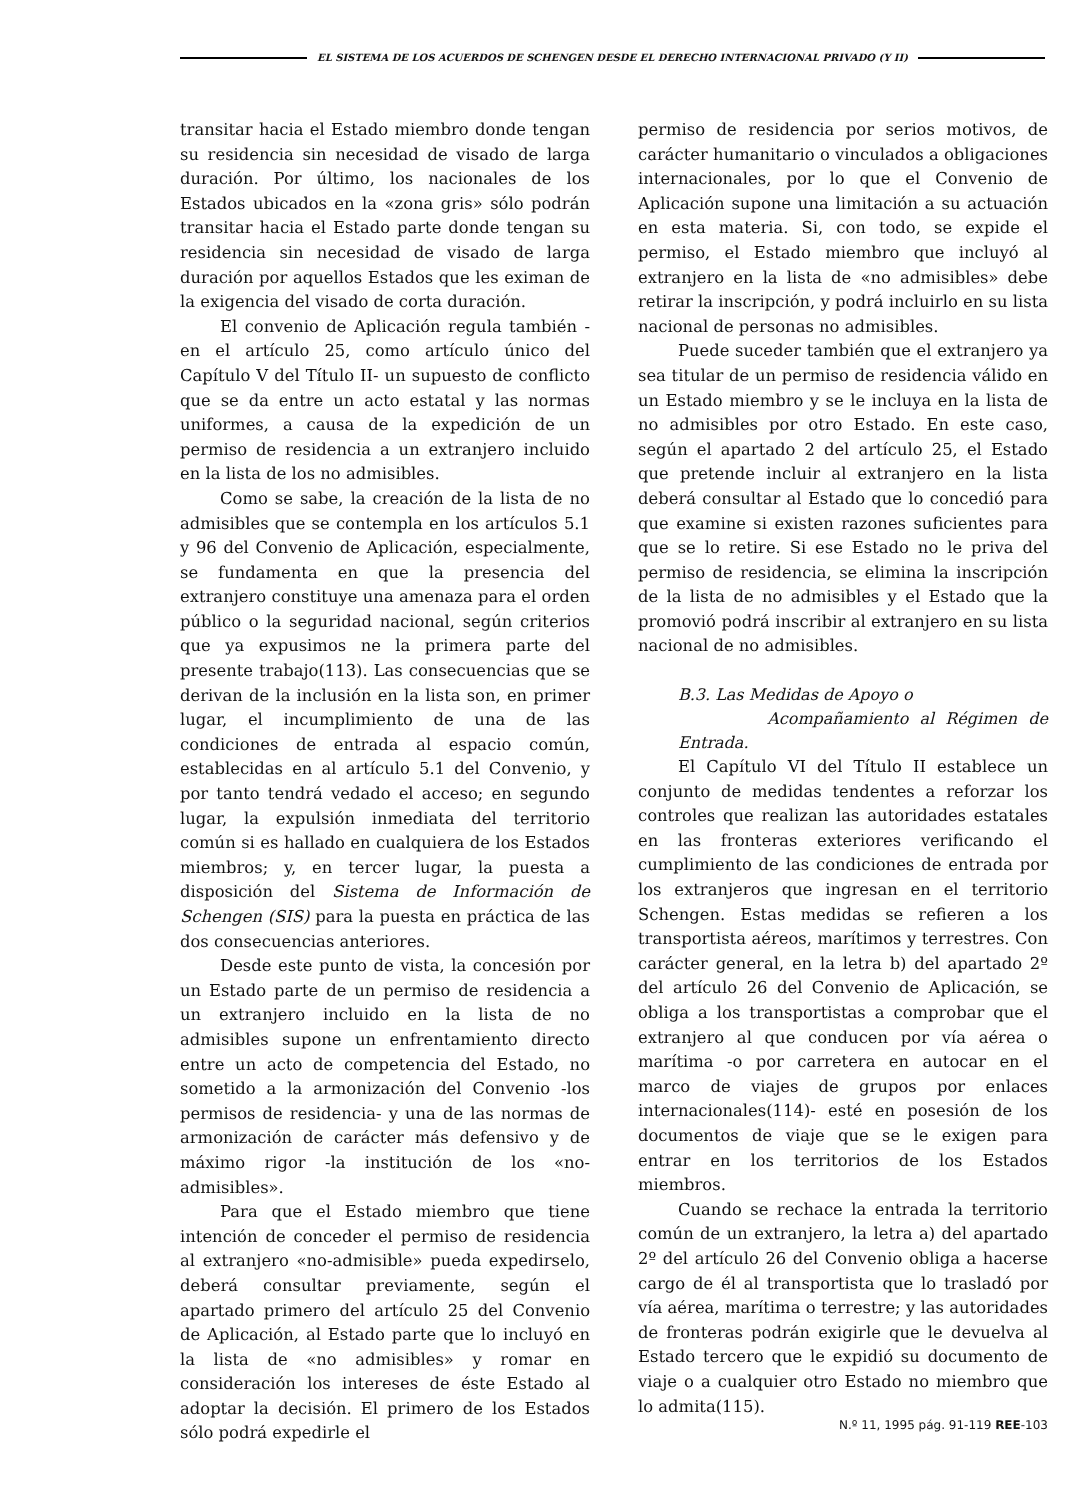EL SISTEMA DE LOS ACUERDOS DE SCHENGEN DESDE EL DERECHO INTERNACIONAL PRIVADO (Y II)
transitar hacia el Estado miembro donde tengan su residencia sin necesidad de visado de larga duración. Por último, los nacionales de los Estados ubicados en la «zona gris» sólo podrán transitar hacia el Estado parte donde tengan su residencia sin necesidad de visado de larga duración por aquellos Estados que les eximan de la exigencia del visado de corta duración.
El convenio de Aplicación regula también -en el artículo 25, como artículo único del Capítulo V del Título II- un supuesto de conflicto que se da entre un acto estatal y las normas uniformes, a causa de la expedición de un permiso de residencia a un extranjero incluido en la lista de los no admisibles.
Como se sabe, la creación de la lista de no admisibles que se contempla en los artículos 5.1 y 96 del Convenio de Aplicación, especialmente, se fundamenta en que la presencia del extranjero constituye una amenaza para el orden público o la seguridad nacional, según criterios que ya expusimos ne la primera parte del presente trabajo(113). Las consecuencias que se derivan de la inclusión en la lista son, en primer lugar, el incumplimiento de una de las condiciones de entrada al espacio común, establecidas en al artículo 5.1 del Convenio, y por tanto tendrá vedado el acceso; en segundo lugar, la expulsión inmediata del territorio común si es hallado en cualquiera de los Estados miembros; y, en tercer lugar, la puesta a disposición del Sistema de Información de Schengen (SIS) para la puesta en práctica de las dos consecuencias anteriores.
Desde este punto de vista, la concesión por un Estado parte de un permiso de residencia a un extranjero incluido en la lista de no admisibles supone un enfrentamiento directo entre un acto de competencia del Estado, no sometido a la armonización del Convenio -los permisos de residencia- y una de las normas de armonización de carácter más defensivo y de máximo rigor -la institución de los «no-admisibles».
Para que el Estado miembro que tiene intención de conceder el permiso de residencia al extranjero «no-admisible» pueda expedirselo, deberá consultar previamente, según el apartado primero del artículo 25 del Convenio de Aplicación, al Estado parte que lo incluyó en la lista de «no admisibles» y romar en consideración los intereses de éste Estado al adoptar la decisión. El primero de los Estados sólo podrá expedirle el
permiso de residencia por serios motivos, de carácter humanitario o vinculados a obligaciones internacionales, por lo que el Convenio de Aplicación supone una limitación a su actuación en esta materia. Si, con todo, se expide el permiso, el Estado miembro que incluyó al extranjero en la lista de «no admisibles» debe retirar la inscripción, y podrá incluirlo en su lista nacional de personas no admisibles.
Puede suceder también que el extranjero ya sea titular de un permiso de residencia válido en un Estado miembro y se le incluya en la lista de no admisibles por otro Estado. En este caso, según el apartado 2 del artículo 25, el Estado que pretende incluir al extranjero en la lista deberá consultar al Estado que lo concedió para que examine si existen razones suficientes para que se lo retire. Si ese Estado no le priva del permiso de residencia, se elimina la inscripción de la lista de no admisibles y el Estado que la promovió podrá inscribir al extranjero en su lista nacional de no admisibles.
B.3. Las Medidas de Apoyo o
Acompañamiento al Régimen de Entrada.
El Capítulo VI del Título II establece un conjunto de medidas tendentes a reforzar los controles que realizan las autoridades estatales en las fronteras exteriores verificando el cumplimiento de las condiciones de entrada por los extranjeros que ingresan en el territorio Schengen. Estas medidas se refieren a los transportista aéreos, marítimos y terrestres. Con carácter general, en la letra b) del apartado 2º del artículo 26 del Convenio de Aplicación, se obliga a los transportistas a comprobar que el extranjero al que conducen por vía aérea o marítima -o por carretera en autocar en el marco de viajes de grupos por enlaces internacionales(114)- esté en posesión de los documentos de viaje que se le exigen para entrar en los territorios de los Estados miembros.
Cuando se rechace la entrada la territorio común de un extranjero, la letra a) del apartado 2º del artículo 26 del Convenio obliga a hacerse cargo de él al transportista que lo trasladó por vía aérea, marítima o terrestre; y las autoridades de fronteras podrán exigirle que le devuelva al Estado tercero que le expidió su documento de viaje o a cualquier otro Estado no miembro que lo admita(115).
N.º 11, 1995 pág. 91-119 REE-103